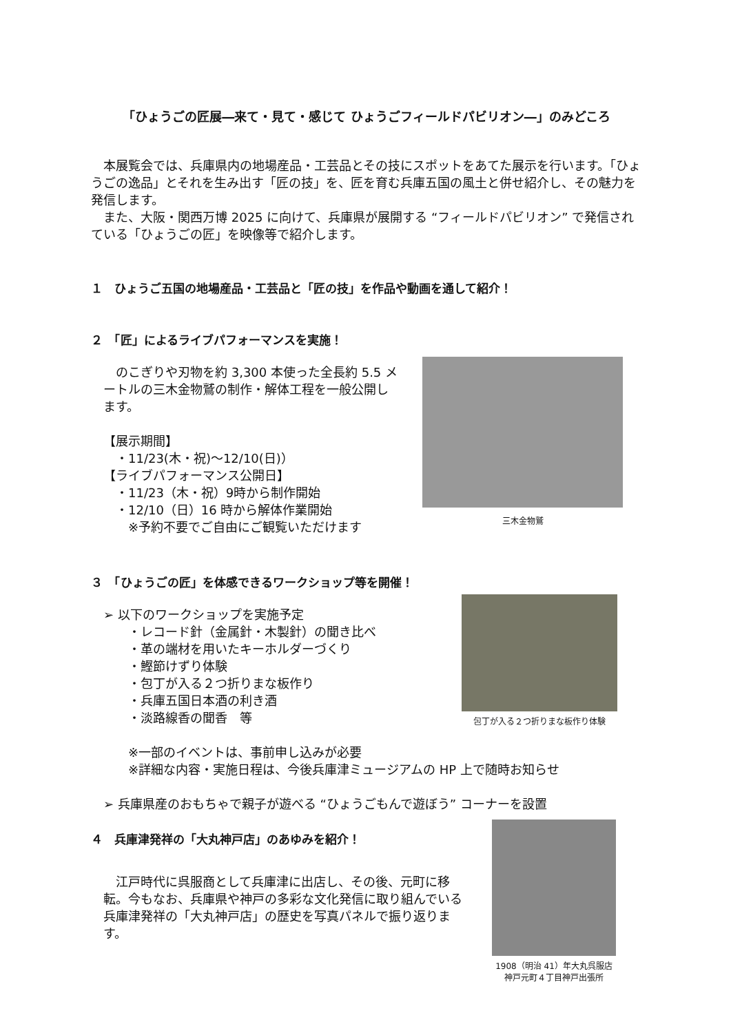「ひょうごの匠展―来て・見て・感じて ひょうごフィールドパビリオン―」のみどころ
　本展覧会では、兵庫県内の地場産品・工芸品とその技にスポットをあてた展示を行います。「ひょうごの逸品」とそれを生み出す「匠の技」を、匠を育む兵庫五国の風土と併せ紹介し、その魅力を発信します。
　また、大阪・関西万博 2025 に向けて、兵庫県が展開する “フィールドパビリオン” で発信されている「ひょうごの匠」を映像等で紹介します。
１　ひょうご五国の地場産品・工芸品と「匠の技」を作品や動画を通して紹介！
２　「匠」によるライブパフォーマンスを実施！
　のこぎりや刃物を約 3,300 本使った全長約 5.5 メートルの三木金物鷲の制作・解体工程を一般公開します。
【展示期間】
　・11/23(木・祝)～12/10(日)）
【ライブパフォーマンス公開日】
　・11/23（木・祝）9時から制作開始
　・12/10（日）16 時から解体作業開始
　　※予約不要でご自由にご観覧いただけます
三木金物鷲
３　「ひょうごの匠」を体感できるワークショップ等を開催！
➢ 以下のワークショップを実施予定
　　・レコード針（金属針・木製針）の聞き比べ
　　・革の端材を用いたキーホルダーづくり
　　・鰹節けずり体験
　　・包丁が入る２つ折りまな板作り
　　・兵庫五国日本酒の利き酒
　　・淡路線香の聞香　等
　　※一部のイベントは、事前申し込みが必要
　　※詳細な内容・実施日程は、今後兵庫津ミュージアムの HP 上で随時お知らせ
➢ 兵庫県産のおもちゃで親子が遊べる “ひょうごもんで遊ぼう” コーナーを設置
包丁が入る２つ折りまな板作り体験
４　兵庫津発祥の「大丸神戸店」のあゆみを紹介！
　江戸時代に呉服商として兵庫津に出店し、その後、元町に移転。今もなお、兵庫県や神戸の多彩な文化発信に取り組んでいる兵庫津発祥の「大丸神戸店」の歴史を写真パネルで振り返ります。
1908（明治 41）年大丸呉服店
神戸元町４丁目神戸出張所